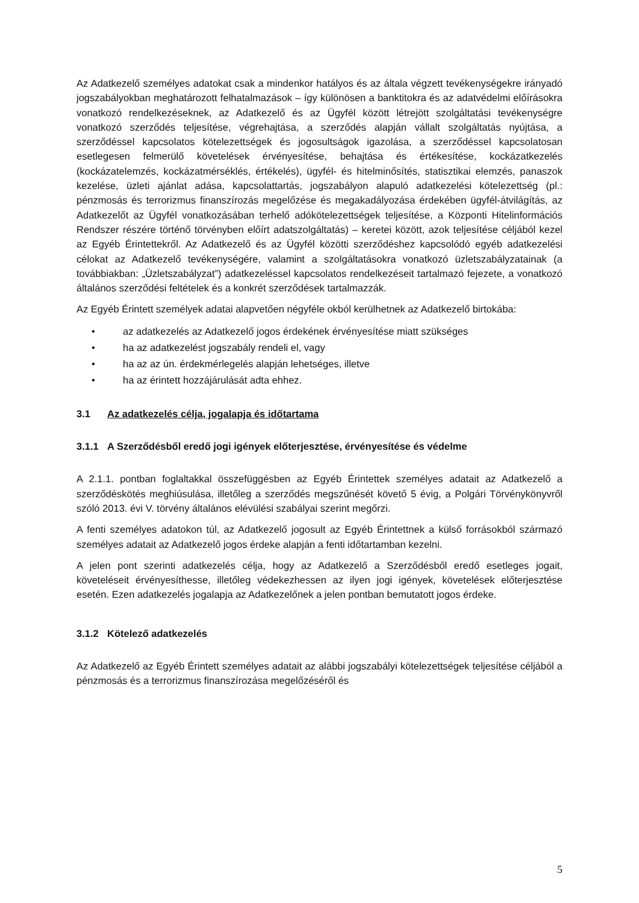Az Adatkezelő személyes adatokat csak a mindenkor hatályos és az általa végzett tevékenységekre irányadó jogszabályokban meghatározott felhatalmazások – így különösen a banktitokra és az adatvédelmi előírásokra vonatkozó rendelkezéseknek, az Adatkezelő és az Ügyfél között létrejött szolgáltatási tevékenységre vonatkozó szerződés teljesítése, végrehajtása, a szerződés alapján vállalt szolgáltatás nyújtása, a szerződéssel kapcsolatos kötelezettségek és jogosultságok igazolása, a szerződéssel kapcsolatosan esetlegesen felmerülő követelések érvényesítése, behajtása és értékesítése, kockázatkezelés (kockázatelemzés, kockázatmérséklés, értékelés), ügyfél- és hitelminősítés, statisztikai elemzés, panaszok kezelése, üzleti ajánlat adása, kapcsolattartás, jogszabályon alapuló adatkezelési kötelezettség (pl.: pénzmosás és terrorizmus finanszírozás megelőzése és megakadályozása érdekében ügyfél-átvilágítás, az Adatkezelőt az Ügyfél vonatkozásában terhelő adókötelezettségek teljesítése, a Központi Hitelinformációs Rendszer részére történő törvényben előírt adatszolgáltatás) – keretei között, azok teljesítése céljából kezel az Egyéb Érintettekről. Az Adatkezelő és az Ügyfél közötti szerződéshez kapcsolódó egyéb adatkezelési célokat az Adatkezelő tevékenységére, valamint a szolgáltatásokra vonatkozó üzletszabályzatainak (a továbbiakban: „Üzletszabályzat”) adatkezeléssel kapcsolatos rendelkezéseit tartalmazó fejezete, a vonatkozó általános szerződési feltételek és a konkrét szerződések tartalmazzák.
Az Egyéb Érintett személyek adatai alapvetően négyféle okból kerülhetnek az Adatkezelő birtokába:
• az adatkezelés az Adatkezelő jogos érdekének érvényesítése miatt szükséges
• ha az adatkezelést jogszabály rendeli el, vagy
• ha az az ún. érdekmérlegelés alapján lehetséges, illetve
• ha az érintett hozzájárulását adta ehhez.
3.1 Az adatkezelés célja, jogalapja és időtartama
3.1.1 A Szerződésből eredő jogi igények előterjesztése, érvényesítése és védelme
A 2.1.1. pontban foglaltakkal összefüggésben az Egyéb Érintettek személyes adatait az Adatkezelő a szerződéskötés meghiúsulása, illetőleg a szerződés megszűnését követő 5 évig, a Polgári Törvénykönyvről szóló 2013. évi V. törvény általános elévülési szabályai szerint megőrzi.
A fenti személyes adatokon túl, az Adatkezelő jogosult az Egyéb Érintettnek a külső forrásokból származó személyes adatait az Adatkezelő jogos érdeke alapján a fenti időtartamban kezelni.
A jelen pont szerinti adatkezelés célja, hogy az Adatkezelő a Szerződésből eredő esetleges jogait, követeléseit érvényesíthesse, illetőleg védekezhessen az ilyen jogi igények, követelések előterjesztése esetén. Ezen adatkezelés jogalapja az Adatkezelőnek a jelen pontban bemutatott jogos érdeke.
3.1.2 Kötelező adatkezelés
Az Adatkezelő az Egyéb Érintett személyes adatait az alábbi jogszabályi kötelezettségek teljesítése céljából a pénzmosás és a terrorizmus finanszírozása megelőzéséről és
5